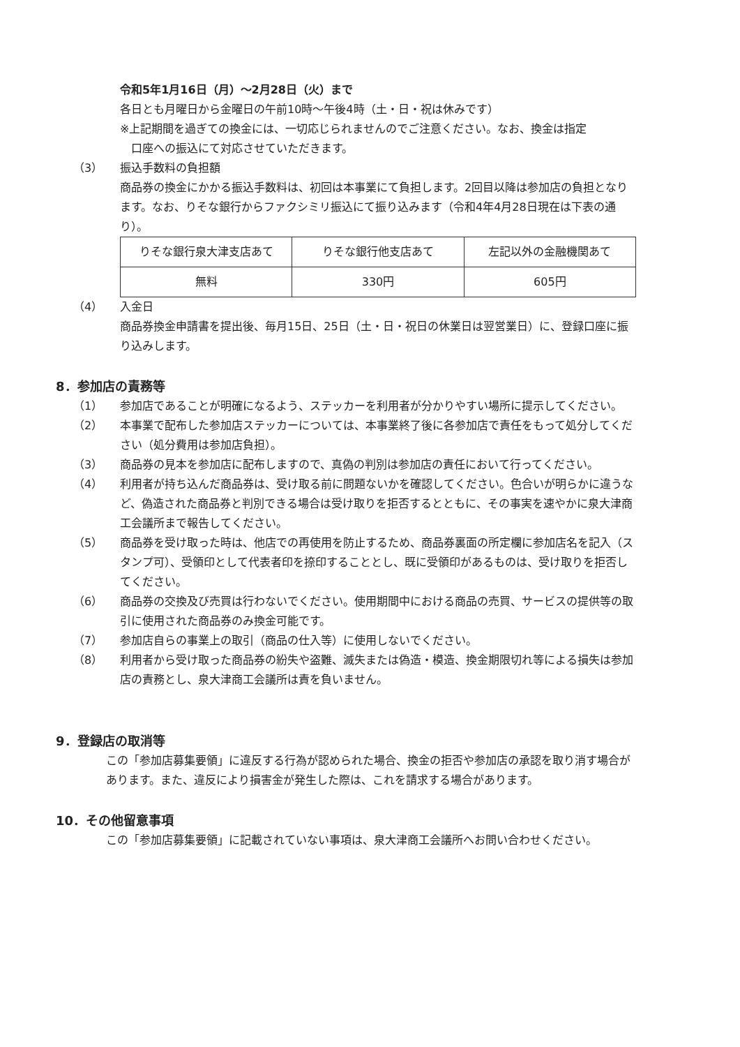令和5年1月16日（月）～2月28日（火）まで
各日とも月曜日から金曜日の午前10時～午後4時（土・日・祝は休みです）
※上記期間を過ぎての換金には、一切応じられませんのでご注意ください。なお、換金は指定
　口座への振込にて対応させていただきます。
（3） 振込手数料の負担額
商品券の換金にかかる振込手数料は、初回は本事業にて負担します。2回目以降は参加店の負担となります。なお、りそな銀行からファクシミリ振込にて振り込みます（令和4年4月28日現在は下表の通り）。
| りそな銀行泉大津支店あて | りそな銀行他支店あて | 左記以外の金融機関あて |
| 無料 | 330円 | 605円 |
（4） 入金日
商品券換金申請書を提出後、毎月15日、25日（土・日・祝日の休業日は翌営業日）に、登録口座に振り込みします。
8．参加店の責務等
（1） 参加店であることが明確になるよう、ステッカーを利用者が分かりやすい場所に提示してください。
（2） 本事業で配布した参加店ステッカーについては、本事業終了後に各参加店で責任をもって処分してください（処分費用は参加店負担）。
（3） 商品券の見本を参加店に配布しますので、真偽の判別は参加店の責任において行ってください。
（4） 利用者が持ち込んだ商品券は、受け取る前に問題ないかを確認してください。色合いが明らかに違うなど、偽造された商品券と判別できる場合は受け取りを拒否するとともに、その事実を速やかに泉大津商工会議所まで報告してください。
（5） 商品券を受け取った時は、他店での再使用を防止するため、商品券裏面の所定欄に参加店名を記入（スタンプ可）、受領印として代表者印を捺印することとし、既に受領印があるものは、受け取りを拒否してください。
（6） 商品券の交換及び売買は行わないでください。使用期間中における商品の売買、サービスの提供等の取引に使用された商品券のみ換金可能です。
（7） 参加店自らの事業上の取引（商品の仕入等）に使用しないでください。
（8） 利用者から受け取った商品券の紛失や盗難、滅失または偽造・模造、換金期限切れ等による損失は参加店の責務とし、泉大津商工会議所は責を負いません。
9．登録店の取消等
この「参加店募集要領」に違反する行為が認められた場合、換金の拒否や参加店の承認を取り消す場合があります。また、違反により損害金が発生した際は、これを請求する場合があります。
10．その他留意事項
この「参加店募集要領」に記載されていない事項は、泉大津商工会議所へお問い合わせください。